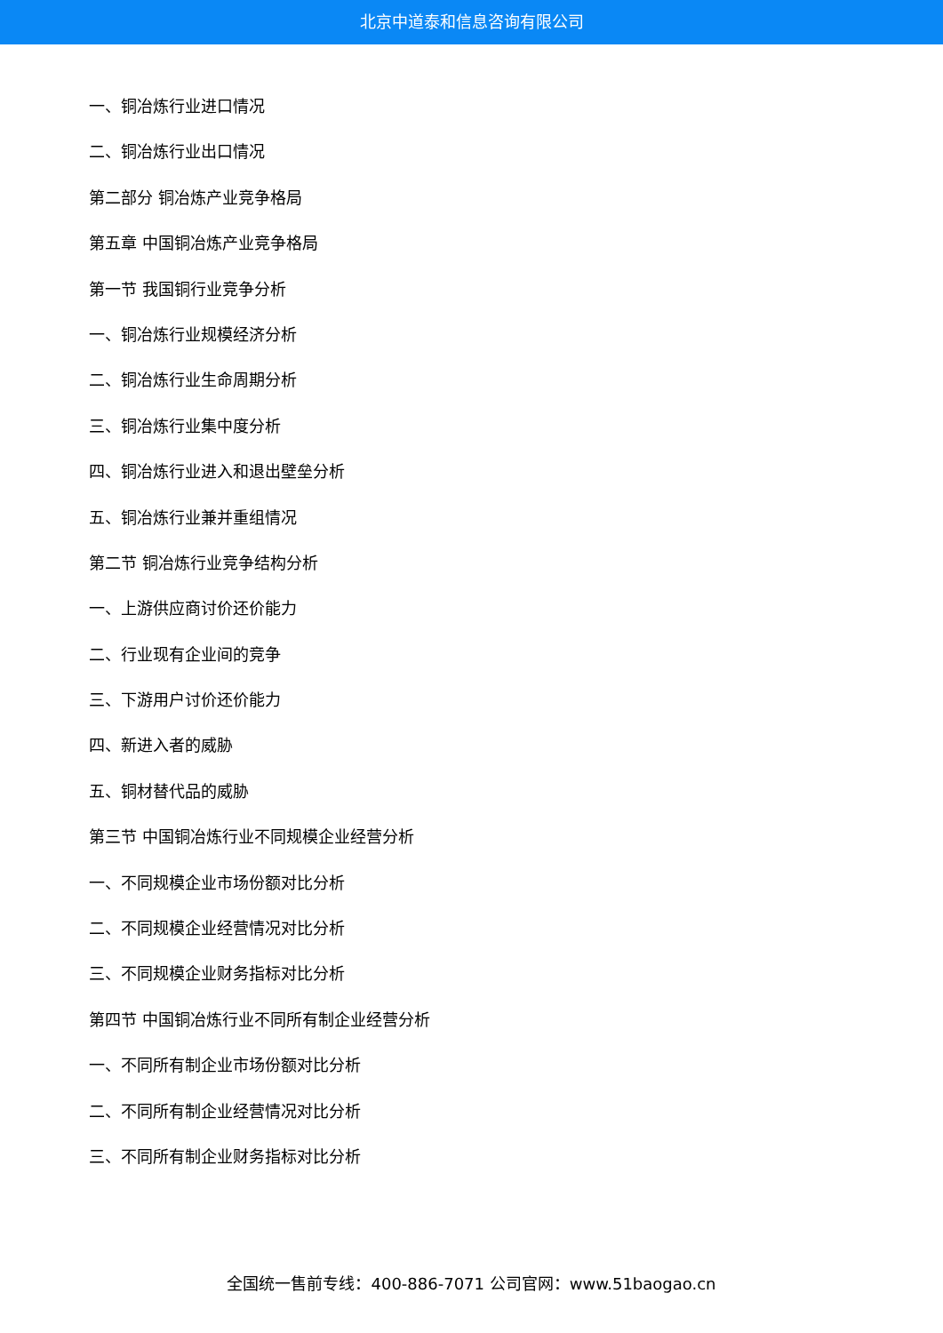北京中道泰和信息咨询有限公司
一、铜冶炼行业进口情况
二、铜冶炼行业出口情况
第二部分 铜冶炼产业竞争格局
第五章 中国铜冶炼产业竞争格局
第一节 我国铜行业竞争分析
一、铜冶炼行业规模经济分析
二、铜冶炼行业生命周期分析
三、铜冶炼行业集中度分析
四、铜冶炼行业进入和退出壁垒分析
五、铜冶炼行业兼并重组情况
第二节 铜冶炼行业竞争结构分析
一、上游供应商讨价还价能力
二、行业现有企业间的竞争
三、下游用户讨价还价能力
四、新进入者的威胁
五、铜材替代品的威胁
第三节 中国铜冶炼行业不同规模企业经营分析
一、不同规模企业市场份额对比分析
二、不同规模企业经营情况对比分析
三、不同规模企业财务指标对比分析
第四节 中国铜冶炼行业不同所有制企业经营分析
一、不同所有制企业市场份额对比分析
二、不同所有制企业经营情况对比分析
三、不同所有制企业财务指标对比分析
全国统一售前专线：400-886-7071 公司官网：www.51baogao.cn